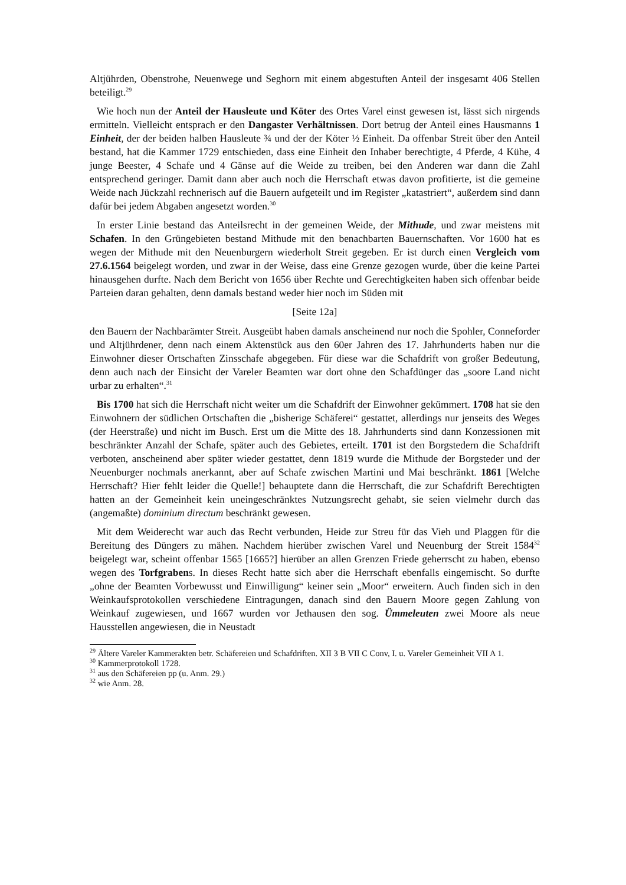Altjührden, Obenstrohe, Neuenwege und Seghorn mit einem abgestuften Anteil der insgesamt 406 Stellen beteiligt.<sup>29</sup>
Wie hoch nun der Anteil der Hausleute und Köter des Ortes Varel einst gewesen ist, lässt sich nirgends ermitteln. Vielleicht entsprach er den Dangaster Verhältnissen. Dort betrug der Anteil eines Hausmanns 1 Einheit, der der beiden halben Hausleute ¾ und der der Köter ½ Einheit. Da offenbar Streit über den Anteil bestand, hat die Kammer 1729 entschieden, dass eine Einheit den Inhaber berechtigte, 4 Pferde, 4 Kühe, 4 junge Beester, 4 Schafe und 4 Gänse auf die Weide zu treiben, bei den Anderen war dann die Zahl entsprechend geringer. Damit dann aber auch noch die Herrschaft etwas davon profitierte, ist die gemeine Weide nach Jückzahl rechnerisch auf die Bauern aufgeteilt und im Register „katastriert“, außerdem sind dann dafür bei jedem Abgaben angesetzt worden.<sup>30</sup>
In erster Linie bestand das Anteilsrecht in der gemeinen Weide, der Mithude, und zwar meistens mit Schafen. In den Grüngebieten bestand Mithude mit den benachbarten Bauernschaften. Vor 1600 hat es wegen der Mithude mit den Neuenburgern wiederholt Streit gegeben. Er ist durch einen Vergleich vom 27.6.1564 beigelegt worden, und zwar in der Weise, dass eine Grenze gezogen wurde, über die keine Partei hinausgehen durfte. Nach dem Bericht von 1656 über Rechte und Gerechtigkeiten haben sich offenbar beide Parteien daran gehalten, denn damals bestand weder hier noch im Süden mit
[Seite 12a]
den Bauern der Nachbarämter Streit. Ausgeübt haben damals anscheinend nur noch die Spohler, Conneforder und Altjührdener, denn nach einem Aktenstück aus den 60er Jahren des 17. Jahrhunderts haben nur die Einwohner dieser Ortschaften Zinsschafe abgegeben. Für diese war die Schafdrift von großer Bedeutung, denn auch nach der Einsicht der Vareler Beamten war dort ohne den Schafdünger das „soore Land nicht urbar zu erhalten“.<sup>31</sup>
Bis 1700 hat sich die Herrschaft nicht weiter um die Schafdrift der Einwohner gekümmert. 1708 hat sie den Einwohnern der südlichen Ortschaften die „bisherige Schäferei“ gestattet, allerdings nur jenseits des Weges (der Heerstraße) und nicht im Busch. Erst um die Mitte des 18. Jahrhunderts sind dann Konzessionen mit beschränkter Anzahl der Schafe, später auch des Gebietes, erteilt. 1701 ist den Borgstedern die Schafdrift verboten, anscheinend aber später wieder gestattet, denn 1819 wurde die Mithude der Borgsteder und der Neuenburger nochmals anerkannt, aber auf Schafe zwischen Martini und Mai beschränkt. 1861 [Welche Herrschaft? Hier fehlt leider die Quelle!] behauptete dann die Herrschaft, die zur Schafdrift Berechtigten hatten an der Gemeinheit kein uneingeschränktes Nutzungsrecht gehabt, sie seien vielmehr durch das (angemaßte) dominium directum beschränkt gewesen.
Mit dem Weiderecht war auch das Recht verbunden, Heide zur Streu für das Vieh und Plaggen für die Bereitung des Düngers zu mähen. Nachdem hierüber zwischen Varel und Neuenburg der Streit 1584<sup>32</sup> beigelegt war, scheint offenbar 1565 [1665?] hierüber an allen Grenzen Friede geherrscht zu haben, ebenso wegen des Torfgrabens. In dieses Recht hatte sich aber die Herrschaft ebenfalls eingemischt. So durfte „ohne der Beamten Vorbewusst und Einwilligung“ keiner sein „Moor“ erweitern. Auch finden sich in den Weinkaufsprotokollen verschiedene Eintragungen, danach sind den Bauern Moore gegen Zahlung von Weinkauf zugewiesen, und 1667 wurden vor Jethausen den sog. Ümmeleuten zwei Moore als neue Hausstellen angewiesen, die in Neustadt
<sup>29</sup> Ältere Vareler Kammerakten betr. Schäfereien und Schafdriften. XII 3 B VII C Conv, I. u. Vareler Gemeinheit VII A 1.
<sup>30</sup> Kammerprotokoll 1728.
<sup>31</sup> aus den Schäfereien pp (u. Anm. 29.)
<sup>32</sup> wie Anm. 28.